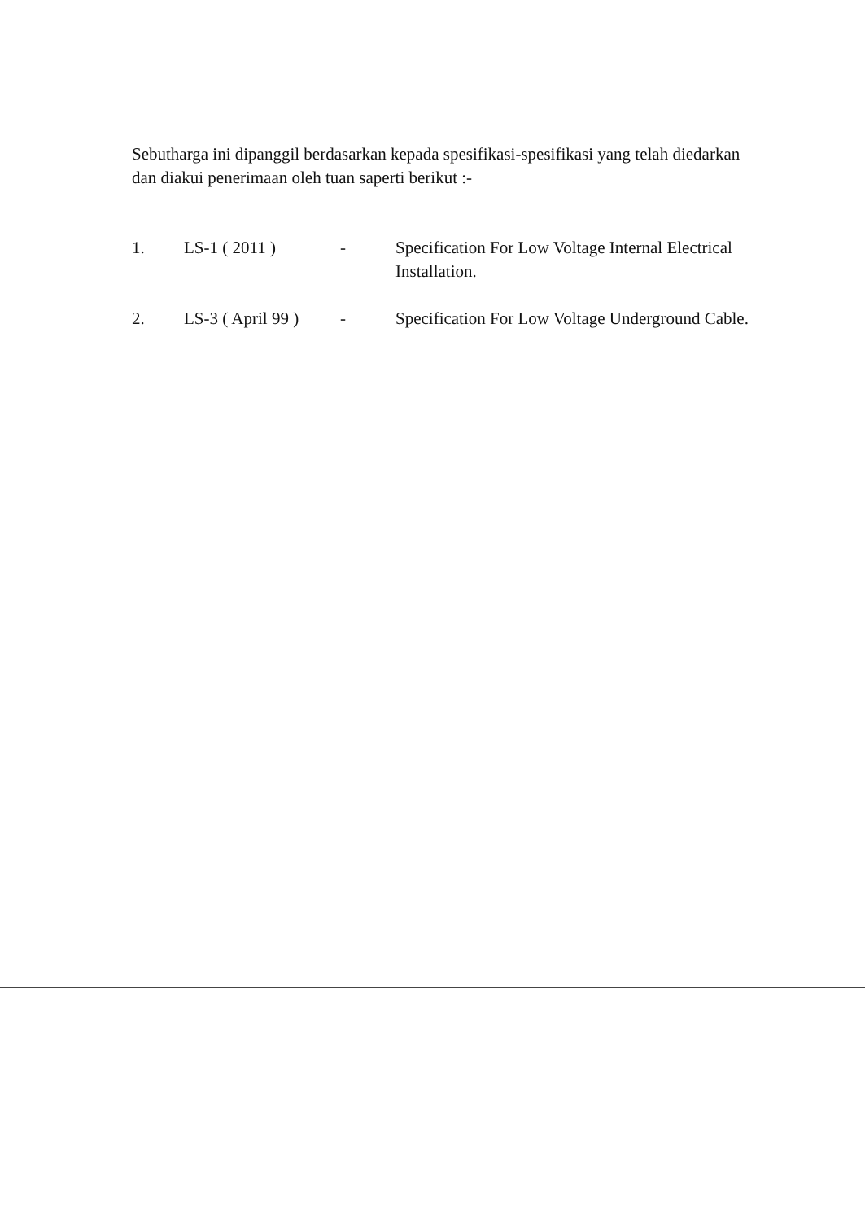Sebutharga ini dipanggil berdasarkan kepada spesifikasi-spesifikasi yang telah diedarkan dan diakui penerimaan oleh tuan saperti berikut :-
1. LS-1 ( 2011 ) - Specification For Low Voltage Internal Electrical Installation.
2. LS-3 ( April 99 )
- Specification For Low Voltage Underground Cable.